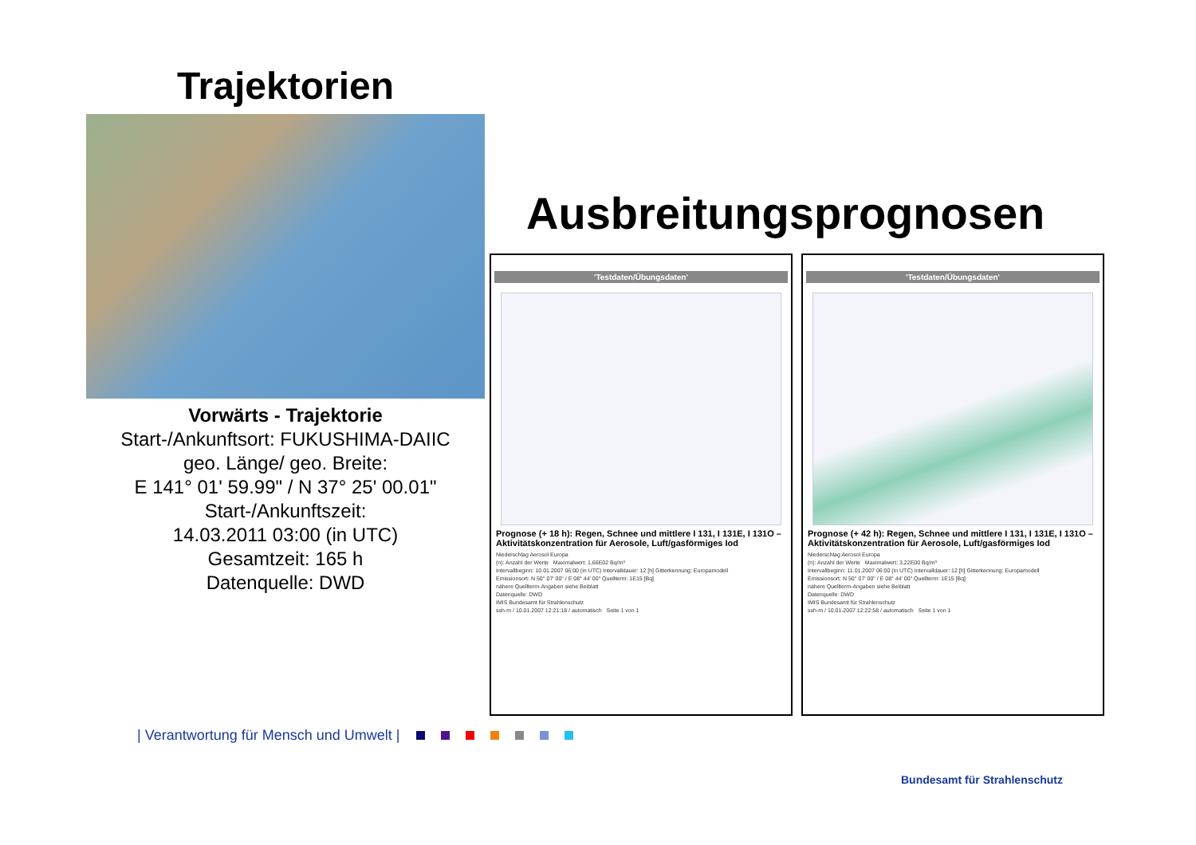Trajektorien
Vorwärts - Trajektorie
Start-/Ankunftsort: FUKUSHIMA-DAIIC
geo. Länge/ geo. Breite:
E 141° 01' 59.99" / N 37° 25' 00.01"
Start-/Ankunftszeit:
14.03.2011 03:00 (in UTC)
Gesamtzeit: 165 h
Datenquelle: DWD
Ausbreitungsprognosen
'Testdaten/Übungsdaten'
Prognose (+ 18 h): Regen, Schnee und mittlere I 131, I 131E, I 131O – Aktivitätskonzentration für Aerosole, Luft/gasförmiges Iod
Niederschlag Aerosol Europa
(n): Anzahl der Werte Maximalwert: 1,66E02 Bq/m³
Intervallbeginn: 10.01.2007 06:00 (in UTC) Intervalldauer: 12 [h] Gitterkennung: Europamodell
Emissionsort: N 50° 07' 00" / E 08° 44' 00" Quellterm: 1E15 [Bq]
nähere Quellterm-Angaben siehe Beiblatt
Datenquelle: DWD
IMIS Bundesamt für Strahlenschutz
ssh-m / 10.01.2007 12:21:18 / automatisch Seite 1 von 1
'Testdaten/Übungsdaten'
Prognose (+ 42 h): Regen, Schnee und mittlere I 131, I 131E, I 131O – Aktivitätskonzentration für Aerosole, Luft/gasförmiges Iod
Niederschlag Aerosol Europa
(n): Anzahl der Werte Maximalwert: 3,22E00 Bq/m³
Intervallbeginn: 11.01.2007 06:00 (in UTC) Intervalldauer: 12 [h] Gitterkennung: Europamodell
Emissionsort: N 50° 07' 00" / E 08° 44' 00" Quellterm: 1E15 [Bq]
nähere Quellterm-Angaben siehe Beiblatt
Datenquelle: DWD
IMIS Bundesamt für Strahlenschutz
ssh-m / 10.01.2007 12:22:58 / automatisch Seite 1 von 1
| Verantwortung für Mensch und Umwelt |
Bundesamt für Strahlenschutz